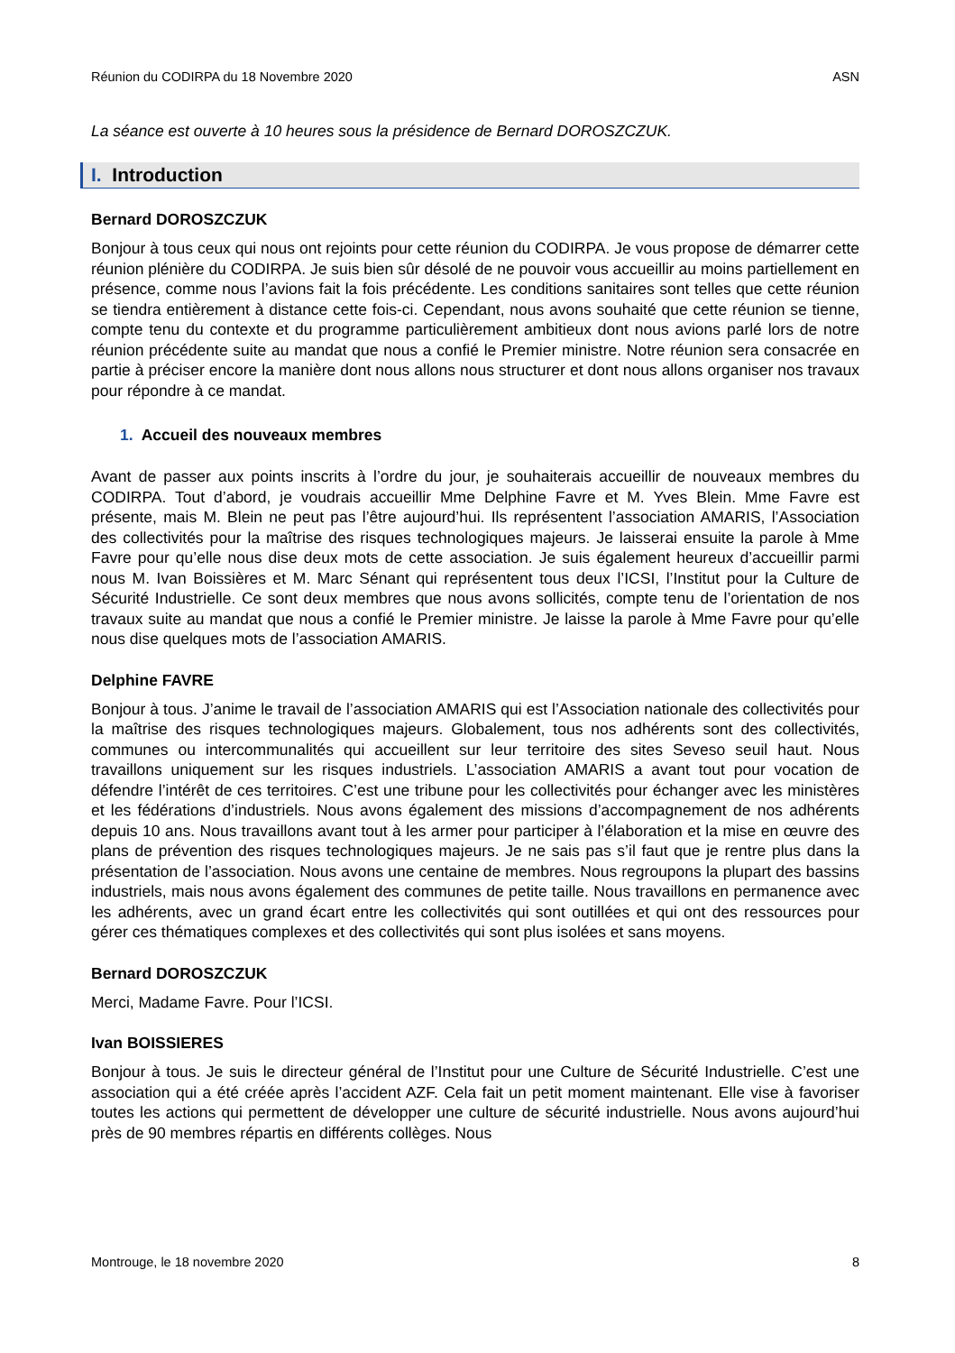Réunion du CODIRPA du 18 Novembre 2020 ASN
La séance est ouverte à 10 heures sous la présidence de Bernard DOROSZCZUK.
I. Introduction
Bernard DOROSZCZUK
Bonjour à tous ceux qui nous ont rejoints pour cette réunion du CODIRPA. Je vous propose de démarrer cette réunion plénière du CODIRPA. Je suis bien sûr désolé de ne pouvoir vous accueillir au moins partiellement en présence, comme nous l’avions fait la fois précédente. Les conditions sanitaires sont telles que cette réunion se tiendra entièrement à distance cette fois-ci. Cependant, nous avons souhaité que cette réunion se tienne, compte tenu du contexte et du programme particulièrement ambitieux dont nous avions parlé lors de notre réunion précédente suite au mandat que nous a confié le Premier ministre. Notre réunion sera consacrée en partie à préciser encore la manière dont nous allons nous structurer et dont nous allons organiser nos travaux pour répondre à ce mandat.
1. Accueil des nouveaux membres
Avant de passer aux points inscrits à l’ordre du jour, je souhaiterais accueillir de nouveaux membres du CODIRPA. Tout d’abord, je voudrais accueillir Mme Delphine Favre et M. Yves Blein. Mme Favre est présente, mais M. Blein ne peut pas l’être aujourd’hui. Ils représentent l’association AMARIS, l’Association des collectivités pour la maîtrise des risques technologiques majeurs. Je laisserai ensuite la parole à Mme Favre pour qu’elle nous dise deux mots de cette association. Je suis également heureux d’accueillir parmi nous M. Ivan Boissières et M. Marc Sénant qui représentent tous deux l’ICSI, l’Institut pour la Culture de Sécurité Industrielle. Ce sont deux membres que nous avons sollicités, compte tenu de l’orientation de nos travaux suite au mandat que nous a confié le Premier ministre. Je laisse la parole à Mme Favre pour qu’elle nous dise quelques mots de l’association AMARIS.
Delphine FAVRE
Bonjour à tous. J’anime le travail de l’association AMARIS qui est l’Association nationale des collectivités pour la maîtrise des risques technologiques majeurs. Globalement, tous nos adhérents sont des collectivités, communes ou intercommunalités qui accueillent sur leur territoire des sites Seveso seuil haut. Nous travaillons uniquement sur les risques industriels. L’association AMARIS a avant tout pour vocation de défendre l’intérêt de ces territoires. C’est une tribune pour les collectivités pour échanger avec les ministères et les fédérations d’industriels. Nous avons également des missions d’accompagnement de nos adhérents depuis 10 ans. Nous travaillons avant tout à les armer pour participer à l’élaboration et la mise en œuvre des plans de prévention des risques technologiques majeurs. Je ne sais pas s’il faut que je rentre plus dans la présentation de l’association. Nous avons une centaine de membres. Nous regroupons la plupart des bassins industriels, mais nous avons également des communes de petite taille. Nous travaillons en permanence avec les adhérents, avec un grand écart entre les collectivités qui sont outillées et qui ont des ressources pour gérer ces thématiques complexes et des collectivités qui sont plus isolées et sans moyens.
Bernard DOROSZCZUK
Merci, Madame Favre. Pour l’ICSI.
Ivan BOISSIERES
Bonjour à tous. Je suis le directeur général de l’Institut pour une Culture de Sécurité Industrielle. C’est une association qui a été créée après l’accident AZF. Cela fait un petit moment maintenant. Elle vise à favoriser toutes les actions qui permettent de développer une culture de sécurité industrielle. Nous avons aujourd’hui près de 90 membres répartis en différents collèges. Nous
Montrouge, le 18 novembre 2020 8